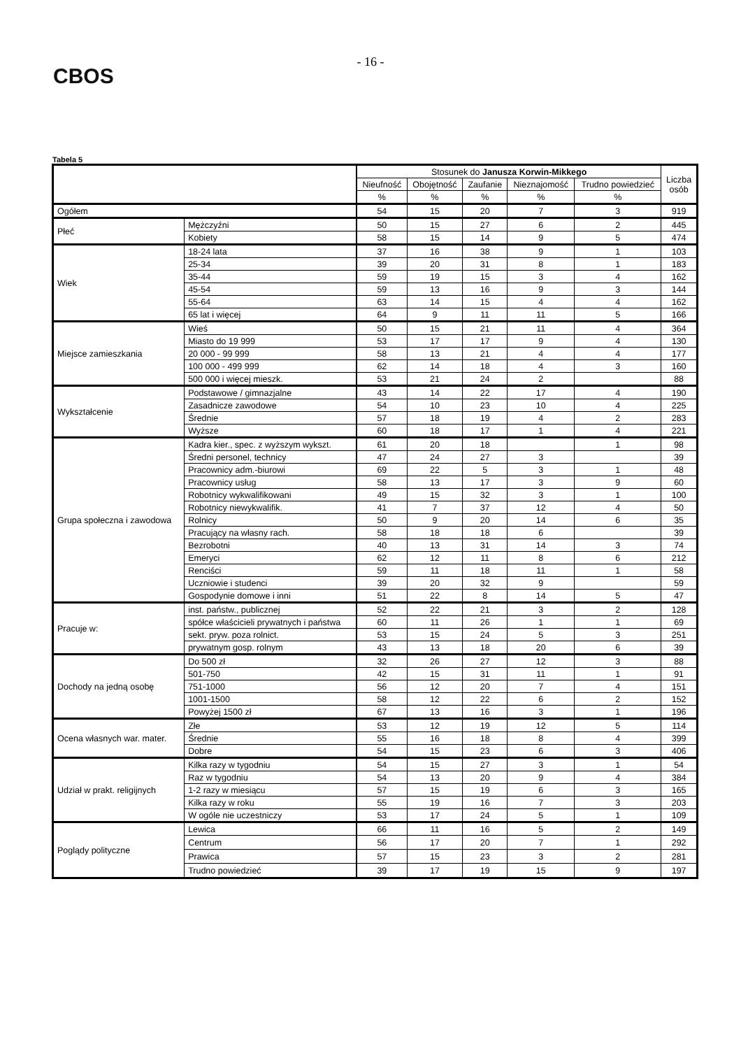CBOS
- 16 -
Tabela 5
| | | Stosunek do Janusza Korwin-Mikkego | | | | | Liczba osób |
| --- | --- | --- | --- | --- | --- | --- | --- |
| | | Nieufność | Obojętność | Zaufanie | Nieznajomość | Trudno powiedzieć | |
| | | % | % | % | % | % | |
| Ogółem | | 54 | 15 | 20 | 7 | 3 | 919 |
| Płeć | Mężczyźni | 50 | 15 | 27 | 6 | 2 | 445 |
| | Kobiety | 58 | 15 | 14 | 9 | 5 | 474 |
| Wiek | 18-24 lata | 37 | 16 | 38 | 9 | 1 | 103 |
| | 25-34 | 39 | 20 | 31 | 8 | 1 | 183 |
| | 35-44 | 59 | 19 | 15 | 3 | 4 | 162 |
| | 45-54 | 59 | 13 | 16 | 9 | 3 | 144 |
| | 55-64 | 63 | 14 | 15 | 4 | 4 | 162 |
| | 65 lat i więcej | 64 | 9 | 11 | 11 | 5 | 166 |
| Miejsce zamieszkania | Wieś | 50 | 15 | 21 | 11 | 4 | 364 |
| | Miasto do 19 999 | 53 | 17 | 17 | 9 | 4 | 130 |
| | 20 000 - 99 999 | 58 | 13 | 21 | 4 | 4 | 177 |
| | 100 000 - 499 999 | 62 | 14 | 18 | 4 | 3 | 160 |
| | 500 000 i więcej mieszk. | 53 | 21 | 24 | 2 | | 88 |
| Wykształcenie | Podstawowe / gimnazjalne | 43 | 14 | 22 | 17 | 4 | 190 |
| | Zasadnicze zawodowe | 54 | 10 | 23 | 10 | 4 | 225 |
| | Średnie | 57 | 18 | 19 | 4 | 2 | 283 |
| | Wyższe | 60 | 18 | 17 | 1 | 4 | 221 |
| Grupa społeczna i zawodowa | Kadra kier., spec. z wyższym wykszt. | 61 | 20 | 18 | | 1 | 98 |
| | Średni personel, technicy | 47 | 24 | 27 | 3 | | 39 |
| | Pracownicy adm.-biurowi | 69 | 22 | 5 | 3 | 1 | 48 |
| | Pracownicy usług | 58 | 13 | 17 | 3 | 9 | 60 |
| | Robotnicy wykwalifikowani | 49 | 15 | 32 | 3 | 1 | 100 |
| | Robotnicy niewykwalifik. | 41 | 7 | 37 | 12 | 4 | 50 |
| | Rolnicy | 50 | 9 | 20 | 14 | 6 | 35 |
| | Pracujący na własny rach. | 58 | 18 | 18 | 6 | | 39 |
| | Bezrobotni | 40 | 13 | 31 | 14 | 3 | 74 |
| | Emeryci | 62 | 12 | 11 | 8 | 6 | 212 |
| | Renciści | 59 | 11 | 18 | 11 | 1 | 58 |
| | Uczniowie i studenci | 39 | 20 | 32 | 9 | | 59 |
| | Gospodynie domowe i inni | 51 | 22 | 8 | 14 | 5 | 47 |
| Pracuje w: | inst. państw., publicznej | 52 | 22 | 21 | 3 | 2 | 128 |
| | spółce właścicieli prywatnych i państwa | 60 | 11 | 26 | 1 | 1 | 69 |
| | sekt. pryw. poza rolnict. | 53 | 15 | 24 | 5 | 3 | 251 |
| | prywatnym gosp. rolnym | 43 | 13 | 18 | 20 | 6 | 39 |
| Dochody na jedną osobę | Do 500 zł | 32 | 26 | 27 | 12 | 3 | 88 |
| | 501-750 | 42 | 15 | 31 | 11 | 1 | 91 |
| | 751-1000 | 56 | 12 | 20 | 7 | 4 | 151 |
| | 1001-1500 | 58 | 12 | 22 | 6 | 2 | 152 |
| | Powyżej 1500 zł | 67 | 13 | 16 | 3 | 1 | 196 |
| Ocena własnych war. mater. | Złe | 53 | 12 | 19 | 12 | 5 | 114 |
| | Średnie | 55 | 16 | 18 | 8 | 4 | 399 |
| | Dobre | 54 | 15 | 23 | 6 | 3 | 406 |
| Udział w prakt. religijnych | Kilka razy w tygodniu | 54 | 15 | 27 | 3 | 1 | 54 |
| | Raz w tygodniu | 54 | 13 | 20 | 9 | 4 | 384 |
| | 1-2 razy w miesiącu | 57 | 15 | 19 | 6 | 3 | 165 |
| | Kilka razy w roku | 55 | 19 | 16 | 7 | 3 | 203 |
| | W ogóle nie uczestniczy | 53 | 17 | 24 | 5 | 1 | 109 |
| Poglądy polityczne | Lewica | 66 | 11 | 16 | 5 | 2 | 149 |
| | Centrum | 56 | 17 | 20 | 7 | 1 | 292 |
| | Prawica | 57 | 15 | 23 | 3 | 2 | 281 |
| | Trudno powiedzieć | 39 | 17 | 19 | 15 | 9 | 197 |